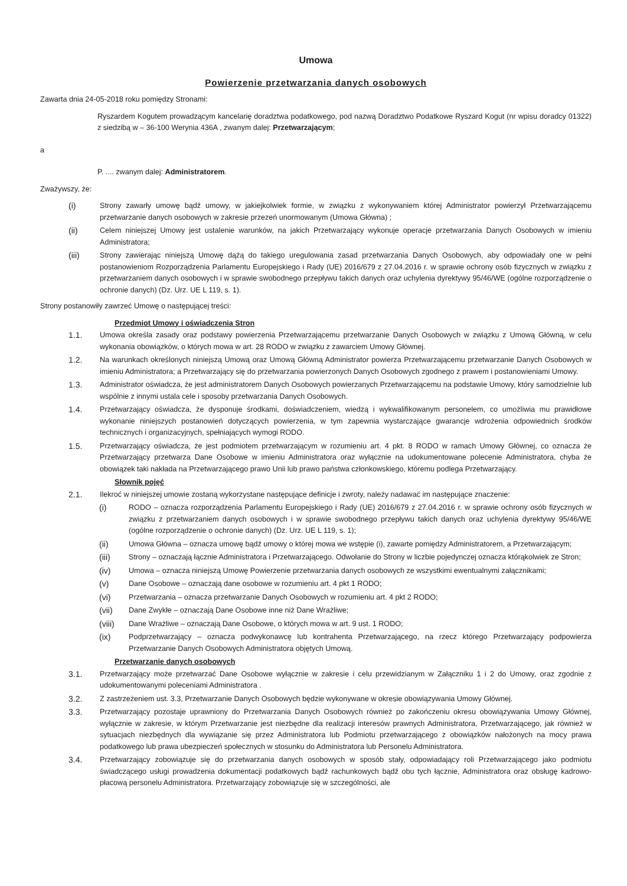Umowa
Powierzenie przetwarzania danych osobowych
Zawarta dnia 24-05-2018 roku pomiędzy Stronami:
Ryszardem Kogutem prowadzącym kancelarię doradztwa podatkowego, pod nazwą Doradztwo Podatkowe Ryszard Kogut (nr wpisu doradcy 01322) z siedzibą w – 36-100 Werynia 436A , zwanym dalej: Przetwarzającym;
a
P. .... zwanym dalej: Administratorem.
Zważywszy, że:
(i) Strony zawarły umowę bądź umowy, w jakiejkolwiek formie, w związku z wykonywaniem której Administrator powierzył Przetwarzającemu przetwarzanie danych osobowych w zakresie przezeń unormowanym (Umowa Główna) ;
(ii) Celem niniejszej Umowy jest ustalenie warunków, na jakich Przetwarzający wykonuje operacje przetwarzania Danych Osobowych w imieniu Administratora;
(iii) Strony zawierając niniejszą Umowę dążą do takiego uregulowania zasad przetwarzania Danych Osobowych, aby odpowiadały one w pełni postanowieniom Rozporządzenia Parlamentu Europejskiego i Rady (UE) 2016/679 z 27.04.2016 r. w sprawie ochrony osób fizycznych w związku z przetwarzaniem danych osobowych i w sprawie swobodnego przepływu takich danych oraz uchylenia dyrektywy 95/46/WE (ogólne rozporządzenie o ochronie danych) (Dz. Urz. UE L 119, s. 1).
Strony postanowiły zawrzeć Umowę o następującej treści:
Przedmiot Umowy i oświadczenia Stron
1.1. Umowa określa zasady oraz podstawy powierzenia Przetwarzającemu przetwarzanie Danych Osobowych w związku z Umową Główną, w celu wykonania obowiązków, o których mowa w art. 28 RODO w związku z zawarciem Umowy Głównej.
1.2. Na warunkach określonych niniejszą Umową oraz Umową Główną Administrator powierza Przetwarzającemu przetwarzanie Danych Osobowych w imieniu Administratora; a Przetwarzający się do przetwarzania powierzonych Danych Osobowych zgodnego z prawem i postanowieniami Umowy.
1.3. Administrator oświadcza, że jest administratorem Danych Osobowych powierzanych Przetwarzającemu na podstawie Umowy, który samodzielnie lub wspólnie z innymi ustala cele i sposoby przetwarzania Danych Osobowych.
1.4. Przetwarzający oświadcza, że dysponuje środkami, doświadczeniem, wiedzą i wykwalifikowanym personelem, co umożliwia mu prawidłowe wykonanie niniejszych postanowień dotyczących powierzenia, w tym zapewnia wystarczające gwarancje wdrożenia odpowiednich środków technicznych i organizacyjnych, spełniających wymogi RODO.
1.5. Przetwarzający oświadcza, że jest podmiotem przetwarzającym w rozumieniu art. 4 pkt. 8 RODO w ramach Umowy Głównej, co oznacza że Przetwarzający przetwarza Dane Osobowe w imieniu Administratora oraz wyłącznie na udokumentowane polecenie Administratora, chyba że obowiązek taki nakłada na Przetwarzającego prawo Unii lub prawo państwa członkowskiego, któremu podlega Przetwarzający.
Słownik pojęć
2.1. Ilekroć w niniejszej umowie zostaną wykorzystane następujące definicje i zwroty, należy nadawać im następujące znaczenie:
(i) RODO – oznacza rozporządzenia Parlamentu Europejskiego i Rady (UE) 2016/679 z 27.04.2016 r. w sprawie ochrony osób fizycznych w związku z przetwarzaniem danych osobowych i w sprawie swobodnego przepływu takich danych oraz uchylenia dyrektywy 95/46/WE (ogólne rozporządzenie o ochronie danych) (Dz. Urz. UE L 119, s. 1);
(ii) Umowa Główna – oznacza umowę bądź umowy o której mowa we wstępie (i), zawarte pomiędzy Administratorem, a Przetwarzającym;
(iii) Strony – oznaczają łącznie Administratora i Przetwarzającego. Odwołanie do Strony w liczbie pojedynczej oznacza którąkolwiek ze Stron;
(iv) Umowa – oznacza niniejszą Umowę Powierzenie przetwarzania danych osobowych ze wszystkimi ewentualnymi załącznikami;
(v) Dane Osobowe – oznaczają dane osobowe w rozumieniu art. 4 pkt 1 RODO;
(vi) Przetwarzania – oznacza przetwarzanie Danych Osobowych w rozumieniu art. 4 pkt 2 RODO;
(vii) Dane Zwykłe – oznaczają Dane Osobowe inne niż Dane Wrażliwe;
(viii) Dane Wrażliwe – oznaczają Dane Osobowe, o których mowa w art. 9 ust. 1 RODO;
(ix) Podprzetwarzający – oznacza podwykonawcę lub kontrahenta Przetwarzającego, na rzecz którego Przetwarzający podpowierza Przetwarzanie Danych Osobowych Administratora objętych Umową.
Przetwarzanie danych osobowych
3.1. Przetwarzający może przetwarzać Dane Osobowe wyłącznie w zakresie i celu przewidzianym w Załączniku 1 i 2 do Umowy, oraz zgodnie z udokumentowanymi poleceniami Administratora .
3.2. Z zastrzeżeniem ust. 3.3, Przetwarzanie Danych Osobowych będzie wykonywane w okresie obowiązywania Umowy Głównej.
3.3. Przetwarzający pozostaje uprawniony do Przetwarzania Danych Osobowych również po zakończeniu okresu obowiązywania Umowy Głównej, wyłącznie w zakresie, w którym Przetwarzanie jest niezbędne dla realizacji interesów prawnych Administratora, Przetwarzającego, jak również w sytuacjach niezbędnych dla wywiązanie się przez Administratora lub Podmiotu przetwarzającego z obowiązków nałożonych na mocy prawa podatkowego lub prawa ubezpieczeń społecznych w stosunku do Administratora lub Personelu Administratora.
3.4. Przetwarzający zobowiązuje się do przetwarzania danych osobowych w sposób stały, odpowiadający roli Przetwarzającego jako podmiotu świadczącego usługi prowadzenia dokumentacji podatkowych bądź rachunkowych bądź obu tych łącznie, Administratora oraz obsługę kadrowo-płacową personelu Administratora. Przetwarzający zobowiązuje się w szczególności, ale